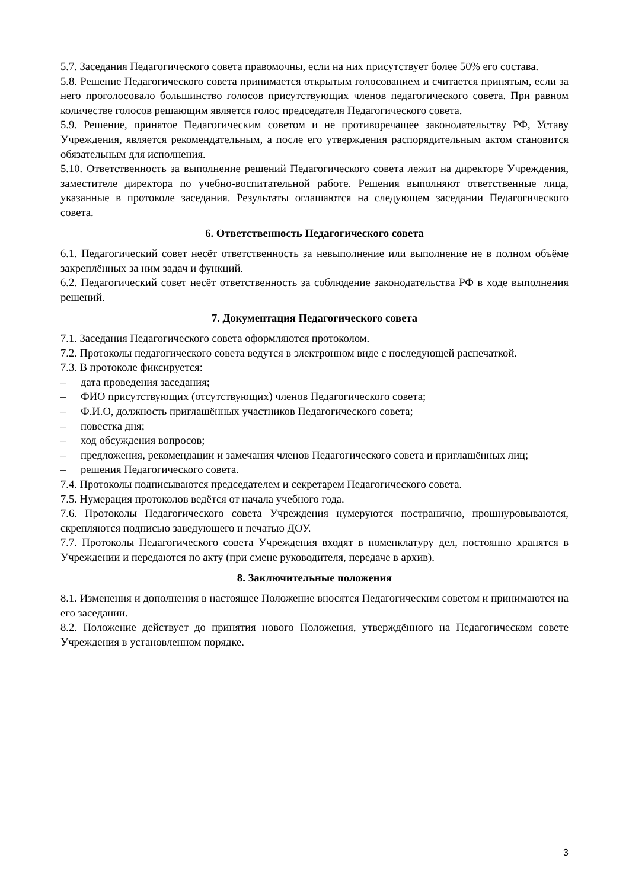5.7. Заседания Педагогического совета правомочны, если на них присутствует более 50% его состава.
5.8. Решение Педагогического совета принимается открытым голосованием и считается принятым, если за него проголосовало большинство голосов присутствующих членов педагогического совета. При равном количестве голосов решающим является голос председателя Педагогического совета.
5.9. Решение, принятое Педагогическим советом и не противоречащее законодательству РФ, Уставу Учреждения, является рекомендательным, а после его утверждения распорядительным актом становится обязательным для исполнения.
5.10. Ответственность за выполнение решений Педагогического совета лежит на директоре Учреждения, заместителе директора по учебно-воспитательной работе. Решения выполняют ответственные лица, указанные в протоколе заседания. Результаты оглашаются на следующем заседании Педагогического совета.
6. Ответственность Педагогического совета
6.1. Педагогический совет несёт ответственность за невыполнение или выполнение не в полном объёме закреплённых за ним задач и функций.
6.2. Педагогический совет несёт ответственность за соблюдение законодательства РФ в ходе выполнения решений.
7. Документация Педагогического совета
7.1. Заседания Педагогического совета оформляются протоколом.
7.2. Протоколы педагогического совета ведутся в электронном виде с последующей распечаткой.
7.3. В протоколе фиксируется:
– дата проведения заседания;
– ФИО присутствующих (отсутствующих) членов Педагогического совета;
– Ф.И.О, должность приглашённых участников Педагогического совета;
– повестка дня;
– ход обсуждения вопросов;
– предложения, рекомендации и замечания членов Педагогического совета и приглашённых лиц;
– решения Педагогического совета.
7.4. Протоколы подписываются председателем и секретарем Педагогического совета.
7.5. Нумерация протоколов ведётся от начала учебного года.
7.6. Протоколы Педагогического совета Учреждения нумеруются постранично, прошнуровываются, скрепляются подписью заведующего и печатью ДОУ.
7.7. Протоколы Педагогического совета Учреждения входят в номенклатуру дел, постоянно хранятся в Учреждении и передаются по акту (при смене руководителя, передаче в архив).
8. Заключительные положения
8.1. Изменения и дополнения в настоящее Положение вносятся Педагогическим советом и принимаются на его заседании.
8.2. Положение действует до принятия нового Положения, утверждённого на Педагогическом совете Учреждения в установленном порядке.
3